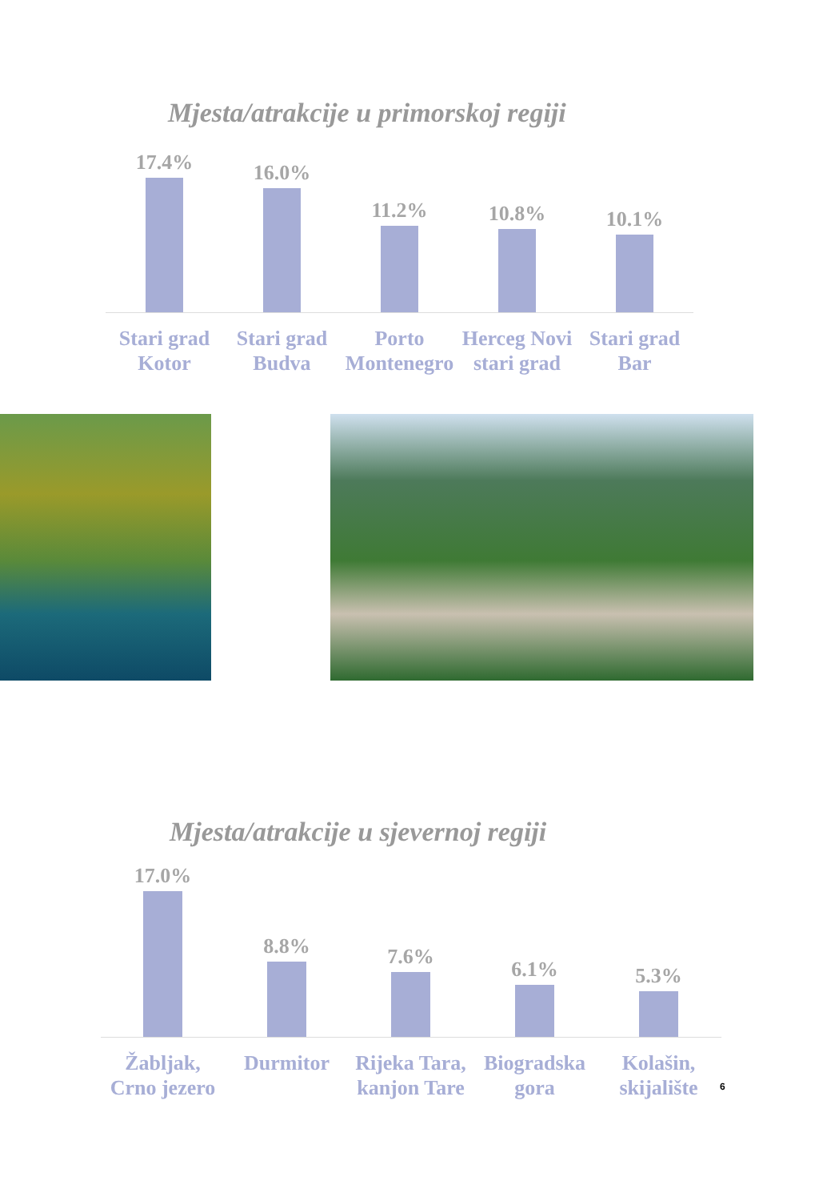Mjesta/atrakcije u primorskoj regiji
17.4% 16.0% 11.2% 10.8% 10.1%
Stari grad
Kotor
Stari grad
Budva
Porto
Montenegro
Herceg Novi
stari grad
Stari grad
Bar
Mjesta/atrakcije u sjevernoj regiji
17.0% 8.8% 7.6% 6.1% 5.3%
Žabljak,
Crno jezero
Durmitor Rijeka Tara,
kanjon Tare
Biogradska
gora
Kolašin,
skijalište
6